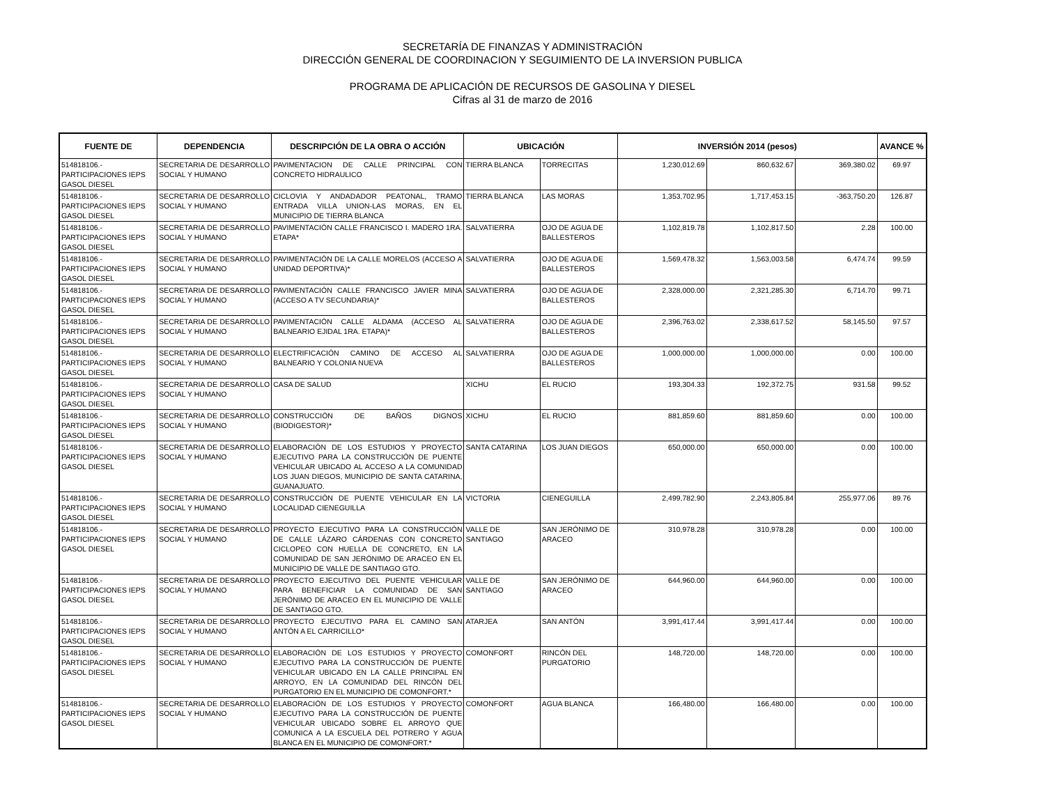SECRETARÍA DE FINANZAS Y ADMINISTRACIÓN
DIRECCIÓN GENERAL DE COORDINACION Y SEGUIMIENTO DE LA INVERSION PUBLICA
PROGRAMA DE APLICACIÓN DE RECURSOS DE GASOLINA Y DIESEL
Cifras al 31 de marzo de 2016
| FUENTE DE | DEPENDENCIA | DESCRIPCIÓN DE LA OBRA O ACCIÓN | UBICACIÓN | | INVERSIÓN 2014 (pesos) | | | AVANCE % |
| --- | --- | --- | --- | --- | --- | --- | --- | --- |
| 514818106.- PARTICIPACIONES IEPS GASOL DIESEL | SECRETARIA DE DESARROLLO SOCIAL Y HUMANO | PAVIMENTACION DE CALLE PRINCIPAL CON CONCRETO HIDRAULICO | TIERRA BLANCA | TORRECITAS | 1,230,012.69 | 860,632.67 | 369,380.02 | 69.97 |
| 514818106.- PARTICIPACIONES IEPS GASOL DIESEL | SECRETARIA DE DESARROLLO SOCIAL Y HUMANO | CICLOVIA Y ANDADADOR PEATONAL, TRAMO ENTRADA VILLA UNION-LAS MORAS, EN EL MUNICIPIO DE TIERRA BLANCA | TIERRA BLANCA | LAS MORAS | 1,353,702.95 | 1,717,453.15 | -363,750.20 | 126.87 |
| 514818106.- PARTICIPACIONES IEPS GASOL DIESEL | SECRETARIA DE DESARROLLO SOCIAL Y HUMANO | PAVIMENTACIÓN CALLE FRANCISCO I. MADERO 1RA. ETAPA* | SALVATIERRA | OJO DE AGUA DE BALLESTEROS | 1,102,819.78 | 1,102,817.50 | 2.28 | 100.00 |
| 514818106.- PARTICIPACIONES IEPS GASOL DIESEL | SECRETARIA DE DESARROLLO SOCIAL Y HUMANO | PAVIMENTACIÓN DE LA CALLE MORELOS (ACCESO A UNIDAD DEPORTIVA)* | SALVATIERRA | OJO DE AGUA DE BALLESTEROS | 1,569,478.32 | 1,563,003.58 | 6,474.74 | 99.59 |
| 514818106.- PARTICIPACIONES IEPS GASOL DIESEL | SECRETARIA DE DESARROLLO SOCIAL Y HUMANO | PAVIMENTACIÓN CALLE FRANCISCO JAVIER MINA (ACCESO A TV SECUNDARIA)* | SALVATIERRA | OJO DE AGUA DE BALLESTEROS | 2,328,000.00 | 2,321,285.30 | 6,714.70 | 99.71 |
| 514818106.- PARTICIPACIONES IEPS GASOL DIESEL | SECRETARIA DE DESARROLLO SOCIAL Y HUMANO | PAVIMENTACIÓN CALLE ALDAMA (ACCESO AL BALNEARIO EJIDAL 1RA. ETAPA)* | SALVATIERRA | OJO DE AGUA DE BALLESTEROS | 2,396,763.02 | 2,338,617.52 | 58,145.50 | 97.57 |
| 514818106.- PARTICIPACIONES IEPS GASOL DIESEL | SECRETARIA DE DESARROLLO SOCIAL Y HUMANO | ELECTRIFICACIÓN CAMINO DE ACCESO AL BALNEARIO Y COLONIA NUEVA | SALVATIERRA | OJO DE AGUA DE BALLESTEROS | 1,000,000.00 | 1,000,000.00 | 0.00 | 100.00 |
| 514818106.- PARTICIPACIONES IEPS GASOL DIESEL | SECRETARIA DE DESARROLLO SOCIAL Y HUMANO | CASA DE SALUD | XICHU | EL RUCIO | 193,304.33 | 192,372.75 | 931.58 | 99.52 |
| 514818106.- PARTICIPACIONES IEPS GASOL DIESEL | SECRETARIA DE DESARROLLO SOCIAL Y HUMANO | CONSTRUCCIÓN DE BAÑOS DIGNOS (BIODIGESTOR)* | XICHU | EL RUCIO | 881,859.60 | 881,859.60 | 0.00 | 100.00 |
| 514818106.- PARTICIPACIONES IEPS GASOL DIESEL | SECRETARIA DE DESARROLLO SOCIAL Y HUMANO | ELABORACIÓN DE LOS ESTUDIOS Y PROYECTO EJECUTIVO PARA LA CONSTRUCCIÓN DE PUENTE VEHICULAR UBICADO AL ACCESO A LA COMUNIDAD LOS JUAN DIEGOS, MUNICIPIO DE SANTA CATARINA, GUANAJUATO. | SANTA CATARINA | LOS JUAN DIEGOS | 650,000.00 | 650,000.00 | 0.00 | 100.00 |
| 514818106.- PARTICIPACIONES IEPS GASOL DIESEL | SECRETARIA DE DESARROLLO SOCIAL Y HUMANO | CONSTRUCCIÓN DE PUENTE VEHICULAR EN LA LOCALIDAD CIENEGUILLA | VICTORIA | CIENEGUILLA | 2,499,782.90 | 2,243,805.84 | 255,977.06 | 89.76 |
| 514818106.- PARTICIPACIONES IEPS GASOL DIESEL | SECRETARIA DE DESARROLLO SOCIAL Y HUMANO | PROYECTO EJECUTIVO PARA LA CONSTRUCCIÓN DE CALLE LÁZARO CÁRDENAS CON CONCRETO CICLOPEO CON HUELLA DE CONCRETO, EN LA COMUNIDAD DE SAN JERÓNIMO DE ARACEO EN EL MUNICIPIO DE VALLE DE SANTIAGO GTO. | VALLE DE SANTIAGO | SAN JERÓNIMO DE ARACEO | 310,978.28 | 310,978.28 | 0.00 | 100.00 |
| 514818106.- PARTICIPACIONES IEPS GASOL DIESEL | SECRETARIA DE DESARROLLO SOCIAL Y HUMANO | PROYECTO EJECUTIVO DEL PUENTE VEHICULAR PARA BENEFICIAR LA COMUNIDAD DE SAN JERÓNIMO DE ARACEO EN EL MUNICIPIO DE VALLE DE SANTIAGO GTO. | VALLE DE SANTIAGO | SAN JERÓNIMO DE ARACEO | 644,960.00 | 644,960.00 | 0.00 | 100.00 |
| 514818106.- PARTICIPACIONES IEPS GASOL DIESEL | SECRETARIA DE DESARROLLO SOCIAL Y HUMANO | PROYECTO EJECUTIVO PARA EL CAMINO SAN ANTÓN A EL CARRICILLO* | ATARJEA | SAN ANTÓN | 3,991,417.44 | 3,991,417.44 | 0.00 | 100.00 |
| 514818106.- PARTICIPACIONES IEPS GASOL DIESEL | SECRETARIA DE DESARROLLO SOCIAL Y HUMANO | ELABORACIÓN DE LOS ESTUDIOS Y PROYECTO EJECUTIVO PARA LA CONSTRUCCIÓN DE PUENTE VEHICULAR UBICADO EN LA CALLE PRINCIPAL EN ARROYO, EN LA COMUNIDAD DEL RINCÓN DEL PURGATORIO EN EL MUNICIPIO DE COMONFORT.* | COMONFORT | RINCÓN DEL PURGATORIO | 148,720.00 | 148,720.00 | 0.00 | 100.00 |
| 514818106.- PARTICIPACIONES IEPS GASOL DIESEL | SECRETARIA DE DESARROLLO SOCIAL Y HUMANO | ELABORACIÓN DE LOS ESTUDIOS Y PROYECTO EJECUTIVO PARA LA CONSTRUCCIÓN DE PUENTE VEHICULAR UBICADO SOBRE EL ARROYO QUE COMUNICA A LA ESCUELA DEL POTRERO Y AGUA BLANCA EN EL MUNICIPIO DE COMONFORT.* | COMONFORT | AGUA BLANCA | 166,480.00 | 166,480.00 | 0.00 | 100.00 |